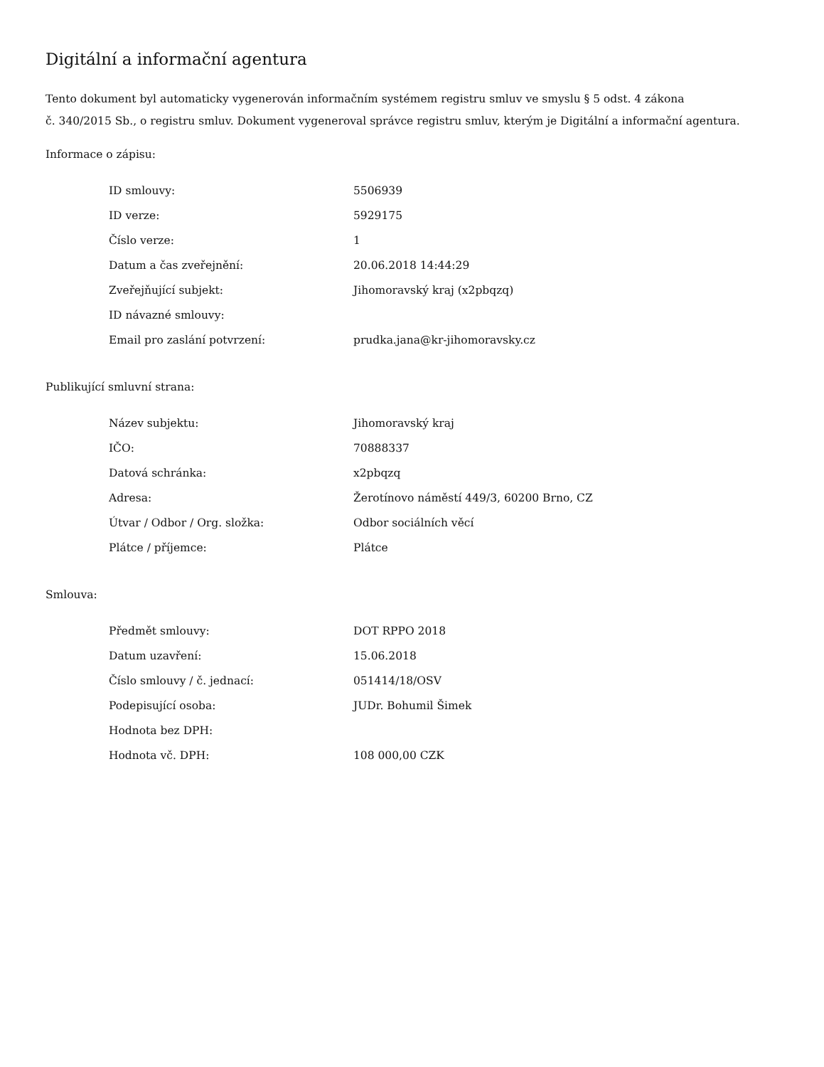Digitální a informační agentura
Tento dokument byl automaticky vygenerován informačním systémem registru smluv ve smyslu § 5 odst. 4 zákona
č. 340/2015 Sb., o registru smluv. Dokument vygeneroval správce registru smluv, kterým je Digitální a informační agentura.
Informace o zápisu:
| ID smlouvy: | 5506939 |
| ID verze: | 5929175 |
| Číslo verze: | 1 |
| Datum a čas zveřejnění: | 20.06.2018 14:44:29 |
| Zveřejňující subjekt: | Jihomoravský kraj (x2pbqzq) |
| ID návazné smlouvy: | |
| Email pro zaslání potvrzení: | prudka.jana@kr-jihomoravsky.cz |
Publikující smluvní strana:
| Název subjektu: | Jihomoravský kraj |
| IČO: | 70888337 |
| Datová schránka: | x2pbqzq |
| Adresa: | Žerotínovo náměstí 449/3, 60200 Brno, CZ |
| Útvar / Odbor / Org. složka: | Odbor sociálních věcí |
| Plátce / příjemce: | Plátce |
Smlouva:
| Předmět smlouvy: | DOT RPPO 2018 |
| Datum uzavření: | 15.06.2018 |
| Číslo smlouvy / č. jednací: | 051414/18/OSV |
| Podepisující osoba: | JUDr. Bohumil Šimek |
| Hodnota bez DPH: | |
| Hodnota vč. DPH: | 108 000,00 CZK |